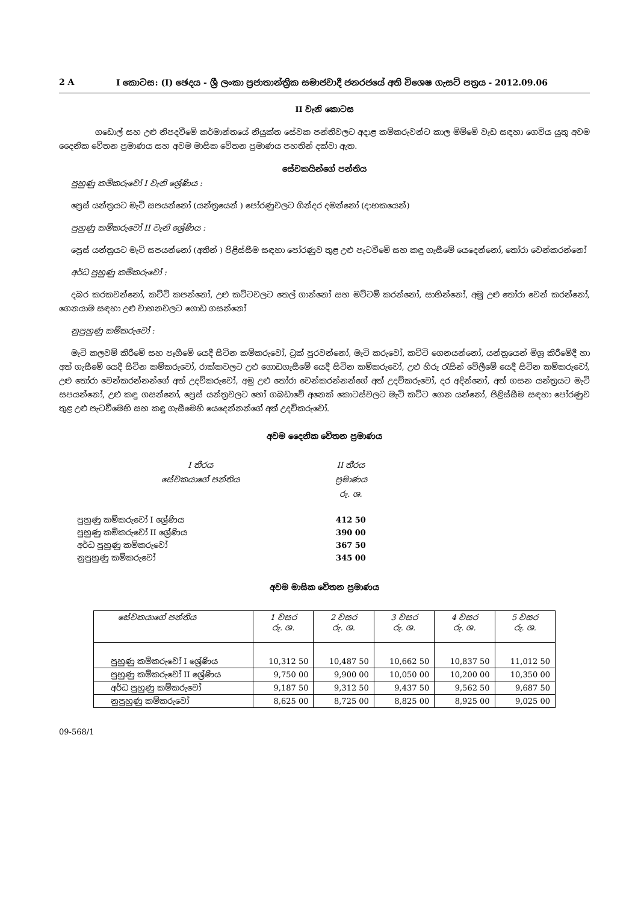2 A I කොටස: (I) ඡෙදය - ශ්‍රී ලංකා ප්‍රජාතාන්ත්‍රික සමාජවාදී ජනරජයේ අති විශෙෂ ගැසට් පත්‍රය - 2012.09.06
II වැනි කොටස
ගඩොල් සහ උළු නිපදවීමේ කර්මාන්තයේ නියුක්ත සේවක පන්තිවලට අදාළ කම්කරුවන්ට කාල මිම්මේ වැඩ සඳහා ගෙවිය යුතු අවම දෛනික වේතන ප්‍රමාණය සහ අවම මාසික වේතන ප්‍රමාණය පහතින් දක්වා ඇත.
සේවකයින්ගේ පන්තිය
පුහුණු කම්කරුවෝ I වැනි ශ්‍රේණිය :
ප්‍රෙස් යන්ත්‍රයට මැටි සපයන්නෝ (යන්ත්‍රයෙන් ) පෝරණුවලට ගින්දර දමන්නෝ (දාහකයෙන්)
පුහුණු කම්කරුවෝ II වැනි ශ්‍රේණිය :
ප්‍රෙස් යන්ත්‍රයට මැටි සපයන්නෝ (අතින් ) පිළිස්සීම සඳහා පෝරණුව තුළ උළු පැටවීමේ සහ කඳු ගැසීමේ යෙදෙන්නෝ, තෝරා වෙන්කරන්නෝ
අර්ධ පුහුණු කම්කරුවෝ :
දබර කරකවන්නෝ, කට්ටි කපන්නෝ, උළු කට්ටවලට තෙල් ගාන්නෝ සහ මට්ටම් කරන්නෝ, සාහින්නෝ, අමු උළු තෝරා වෙන් කරන්නෝ, ගෙනයාම සඳහා උළු වාහනවලට ගොඩ ගසන්නෝ
නුපුහුණු කම්කරුවෝ :
මැටි කලවම් කිරීමේ සහ පෑගීමේ යෙදී සිටින කම්කරුවෝ, ට්‍රක් පුරවන්නෝ, මැටි කරුවෝ, කට්ටි ගෙනයන්නෝ, යන්ත්‍රයෙන් මිශ්‍ර කිරීමේදී හා අත් ගැසීමේ යෙදී සිටින කම්කරුවෝ, රාක්කවලට උළු ගොඩගැසීමේ යෙදී සිටින කම්කරුවෝ, උළු හිරු රැසින් වේලීමේ යෙදී සිටින කම්කරුවෝ, උළු තෝරා වෙන්කරන්නන්ගේ අත් උදව්කරුවෝ, අමු උළු තෝරා වෙන්කරන්නන්ගේ අත් උදව්කරුවෝ, දර අදින්නෝ, අත් ගසන යන්ත්‍රයට මැටි සපයන්නෝ, උළු කඳු ගසන්නෝ, ප්‍රෙස් යන්ත්‍රවලට හෝ ගබඩාවේ අනෙක් කොටස්වලට මැටි කට්ට ගෙන යන්නෝ, පිළිස්සීම සඳහා පෝරණුව තුළ උළු පැටවීමෙහි සහ කඳු ගැසීමෙහි යෙදෙන්නන්ගේ අත් උදව්කරුවෝ.
අවම දෛනික වේතන ප්‍රමාණය
| I තීරය සේවකයාගේ පන්තිය | II තීරය ප්‍රමාණය රු. ශ. |
| පුහුණු කම්කරුවෝ I ශ්‍රේණිය | 412 50 |
| පුහුණු කම්කරුවෝ II ශ්‍රේණිය | 390 00 |
| අර්ධ පුහුණු කම්කරුවෝ | 367 50 |
| නුපුහුණු කම්කරුවෝ | 345 00 |
අවම මාසික වේතන ප්‍රමාණය
| සේවකයාගේ පන්තිය | 1 වසර රු. ශ. | 2 වසර රු. ශ. | 3 වසර රු. ශ. | 4 වසර රු. ශ. | 5 වසර රු. ශ. |
| --- | --- | --- | --- | --- | --- |
| පුහුණු කම්කරුවෝ I ශ්‍රේණිය | 10,312 50 | 10,487 50 | 10,662 50 | 10,837 50 | 11,012 50 |
| පුහුණු කම්කරුවෝ II ශ්‍රේණිය | 9,750 00 | 9,900 00 | 10,050 00 | 10,200 00 | 10,350 00 |
| අර්ධ පුහුණු කම්කරුවෝ | 9,187 50 | 9,312 50 | 9,437 50 | 9,562 50 | 9,687 50 |
| නුපුහුණු කම්කරුවෝ | 8,625 00 | 8,725 00 | 8,825 00 | 8,925 00 | 9,025 00 |
09-568/1